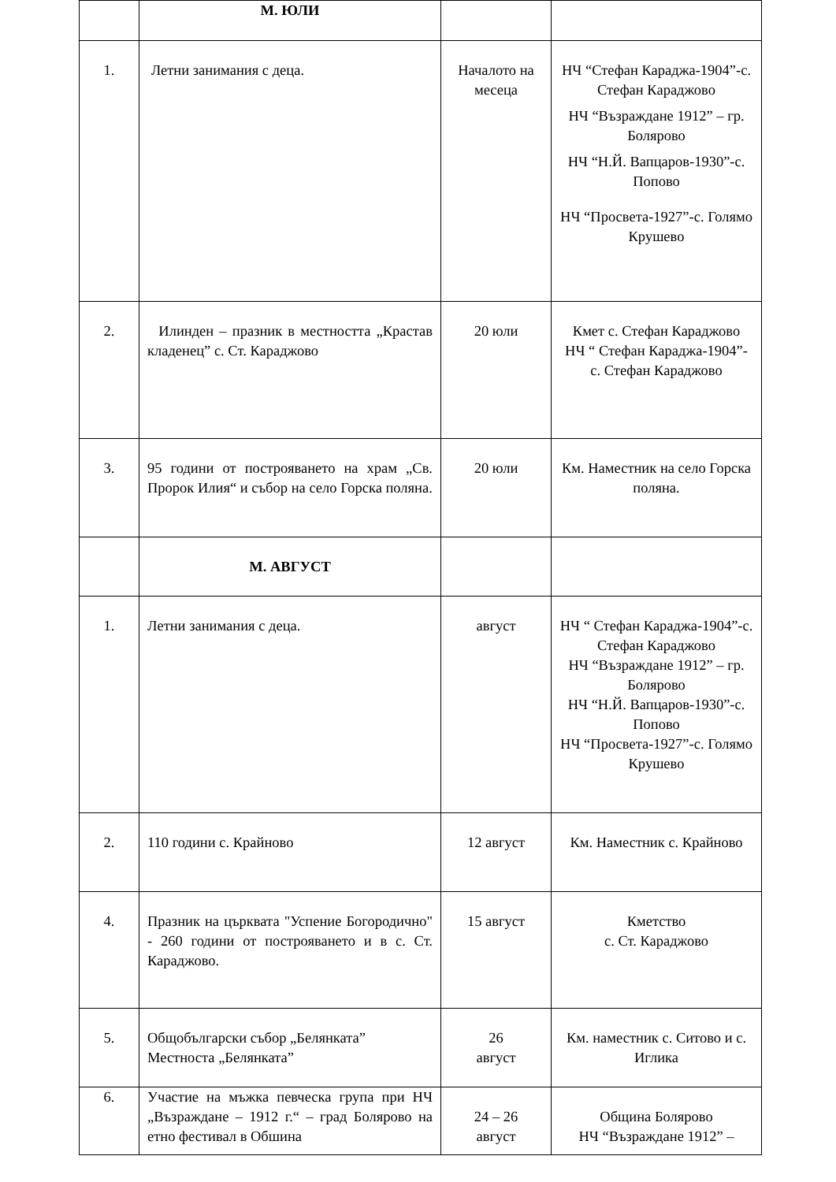| | М. ЮЛИ | | |
| 1. | Летни занимания с деца. | Началото на месеца | НЧ “Стефан Караджа-1904”-с. Стефан Караджово НЧ “Възраждане 1912” – гр. Болярово НЧ “Н.Й. Вапцаров-1930”-с. Попово НЧ “Просвета-1927”-с. Голямо Крушево |
| 2. | Илинден – празник в местността „Крастав кладенец” с. Ст. Караджово | 20 юли | Кмет с. Стефан Караджово НЧ “ Стефан Караджа-1904”- с. Стефан Караджово |
| 3. | 95 години от построяването на храм „Св. Пророк Илия“ и събор на село Горска поляна. | 20 юли | Км. Наместник на село Горска поляна. |
| | М. АВГУСТ | | |
| 1. | Летни занимания с деца. | август | НЧ “ Стефан Караджа-1904”-с. Стефан Караджово НЧ “Възраждане 1912” – гр. Болярово НЧ “Н.Й. Вапцаров-1930”-с. Попово НЧ “Просвета-1927”-с. Голямо Крушево |
| 2. | 110 години с. Крайново | 12 август | Км. Наместник с. Крайново |
| 4. | Празник на църквата "Успение Богородично" - 260 години от построяването и в с. Ст. Караджово. | 15 август | Кметство с. Ст. Караджово |
| 5. | Общобългарски събор „Белянката” Местноста „Белянката” | 26 август | Км. наместник с. Ситово и с. Иглика |
| 6. | Участие на мъжка певческа група при НЧ „Възраждане – 1912 г.“ – град Болярово на етно фестивал в Обшина | 24 – 26 август | Община Болярово НЧ “Възраждане 1912” – |